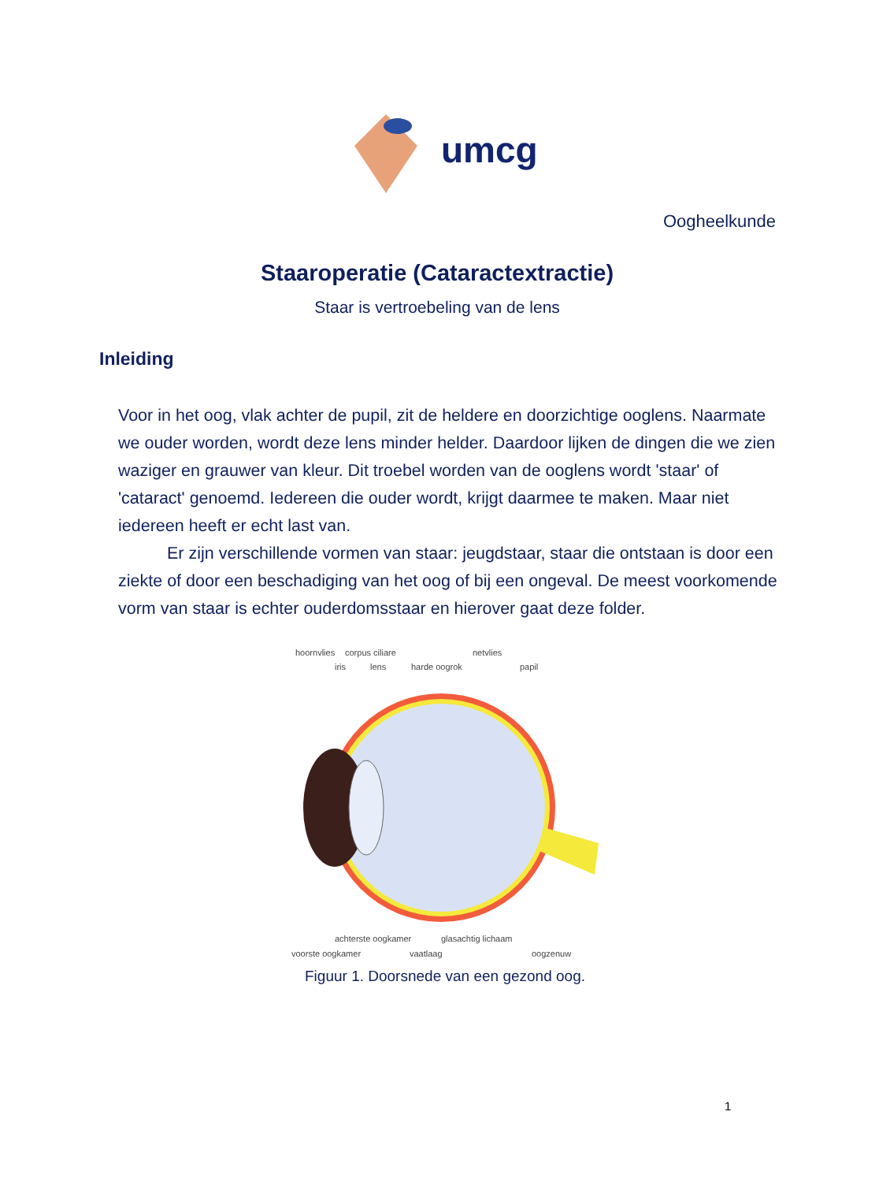umcg
Oogheelkunde
Staaroperatie (Cataractextractie)
Staar is vertroebeling van de lens
Inleiding
Voor in het oog, vlak achter de pupil, zit de heldere en doorzichtige ooglens. Naarmate we ouder worden, wordt deze lens minder helder. Daardoor lijken de dingen die we zien waziger en grauwer van kleur. Dit troebel worden van de ooglens wordt 'staar' of 'cataract' genoemd. Iedereen die ouder wordt, krijgt daarmee te maken. Maar niet iedereen heeft er echt last van.
Er zijn verschillende vormen van staar: jeugdstaar, staar die ontstaan is door een ziekte of door een beschadiging van het oog of bij een ongeval. De meest voorkomende vorm van staar is echter ouderdomsstaar en hierover gaat deze folder.
hoornvlies
corpus ciliare
netvlies
iris
lens
harde oogrok
papil
achterste oogkamer
glasachtig lichaam
voorste oogkamer
vaatlaag
oogzenuw
Figuur 1. Doorsnede van een gezond oog.
1